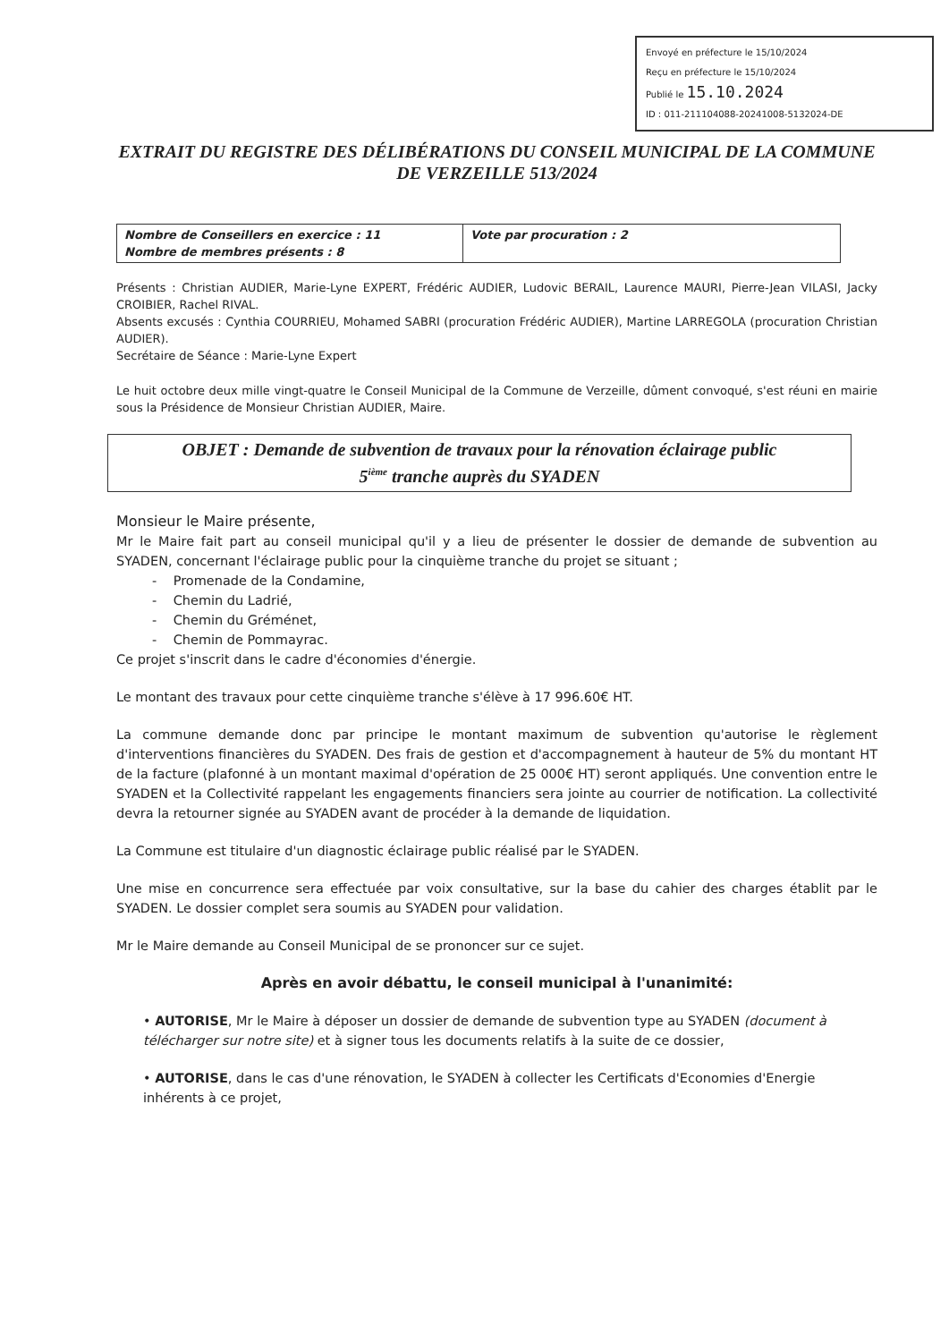Envoyé en préfecture le 15/10/2024
Reçu en préfecture le 15/10/2024
Publié le 15.10.2024
ID : 011-211104088-20241008-5132024-DE
EXTRAIT DU REGISTRE DES DÉLIBÉRATIONS DU CONSEIL MUNICIPAL DE LA COMMUNE DE VERZEILLE 513/2024
| Nombre de Conseillers en exercice : 11 Nombre de membres présents : 8 | Vote par procuration : 2 |
Présents : Christian AUDIER, Marie-Lyne EXPERT, Frédéric AUDIER, Ludovic BERAIL, Laurence MAURI, Pierre-Jean VILASI, Jacky CROIBIER, Rachel RIVAL.
Absents excusés : Cynthia COURRIEU, Mohamed SABRI (procuration Frédéric AUDIER), Martine LARREGOLA (procuration Christian AUDIER).
Secrétaire de Séance : Marie-Lyne Expert
Le huit octobre deux mille vingt-quatre le Conseil Municipal de la Commune de Verzeille, dûment convoqué, s'est réuni en mairie sous la Présidence de Monsieur Christian AUDIER, Maire.
OBJET : Demande de subvention de travaux pour la rénovation éclairage public
5<sup>ième</sup> tranche auprès du SYADEN
Monsieur le Maire présente,
Mr le Maire fait part au conseil municipal qu'il y a lieu de présenter le dossier de demande de subvention au SYADEN, concernant l'éclairage public pour la cinquième tranche du projet se situant ;
- Promenade de la Condamine,
- Chemin du Ladrié,
- Chemin du Gréménet,
- Chemin de Pommayrac.
Ce projet s'inscrit dans le cadre d'économies d'énergie.
Le montant des travaux pour cette cinquième tranche s'élève à 17 996.60€ HT.
La commune demande donc par principe le montant maximum de subvention qu'autorise le règlement d'interventions financières du SYADEN. Des frais de gestion et d'accompagnement à hauteur de 5% du montant HT de la facture (plafonné à un montant maximal d'opération de 25 000€ HT) seront appliqués. Une convention entre le SYADEN et la Collectivité rappelant les engagements financiers sera jointe au courrier de notification. La collectivité devra la retourner signée au SYADEN avant de procéder à la demande de liquidation.
La Commune est titulaire d'un diagnostic éclairage public réalisé par le SYADEN.
Une mise en concurrence sera effectuée par voix consultative, sur la base du cahier des charges établit par le SYADEN. Le dossier complet sera soumis au SYADEN pour validation.
Mr le Maire demande au Conseil Municipal de se prononcer sur ce sujet.
Après en avoir débattu, le conseil municipal à l'unanimité:
• AUTORISE, Mr le Maire à déposer un dossier de demande de subvention type au SYADEN (document à télécharger sur notre site) et à signer tous les documents relatifs à la suite de ce dossier,
• AUTORISE, dans le cas d'une rénovation, le SYADEN à collecter les Certificats d'Economies d'Energie inhérents à ce projet,